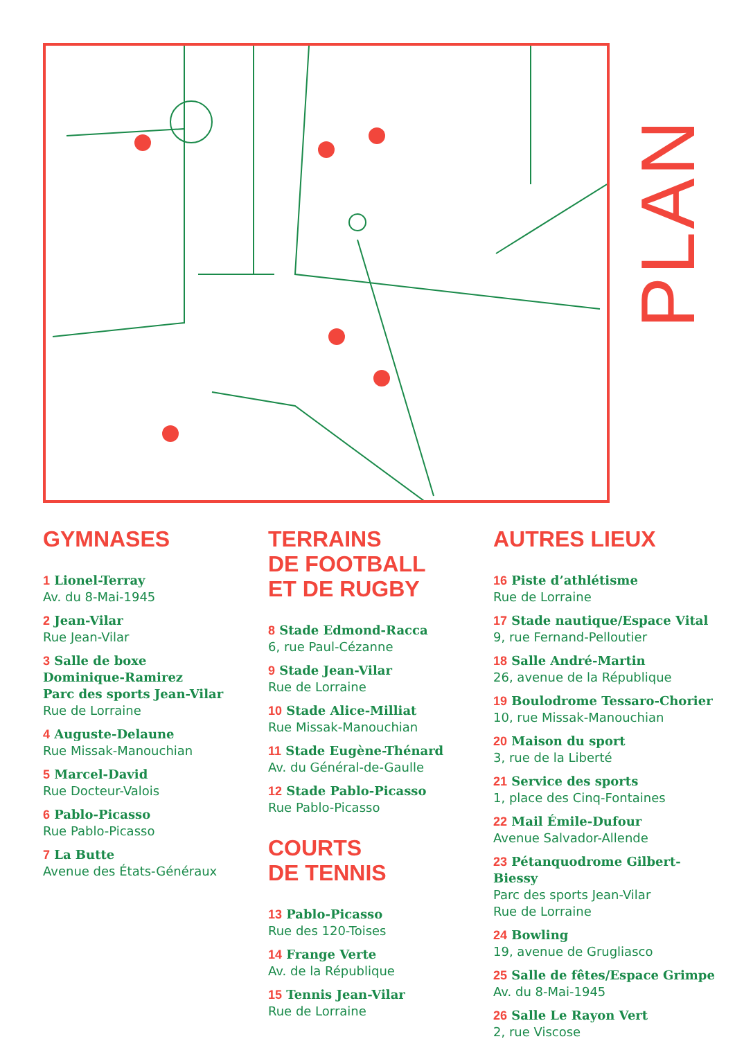PLAN
GYMNASES
1 Lionel-Terray
Av. du 8-Mai-1945
2 Jean-Vilar
Rue Jean-Vilar
3 Salle de boxe
Dominique-Ramirez
Parc des sports Jean-Vilar
Rue de Lorraine
4 Auguste-Delaune
Rue Missak-Manouchian
5 Marcel-David
Rue Docteur-Valois
6 Pablo-Picasso
Rue Pablo-Picasso
7 La Butte
Avenue des États-Généraux
TERRAINS
DE FOOTBALL
ET DE RUGBY
8 Stade Edmond-Racca
6, rue Paul-Cézanne
9 Stade Jean-Vilar
Rue de Lorraine
10 Stade Alice-Milliat
Rue Missak-Manouchian
11 Stade Eugène-Thénard
Av. du Général-de-Gaulle
12 Stade Pablo-Picasso
Rue Pablo-Picasso
COURTS
DE TENNIS
13 Pablo-Picasso
Rue des 120-Toises
14 Frange Verte
Av. de la République
15 Tennis Jean-Vilar
Rue de Lorraine
AUTRES LIEUX
16 Piste d’athlétisme
Rue de Lorraine
17 Stade nautique/Espace Vital
9, rue Fernand-Pelloutier
18 Salle André-Martin
26, avenue de la République
19 Boulodrome Tessaro-Chorier
10, rue Missak-Manouchian
20 Maison du sport
3, rue de la Liberté
21 Service des sports
1, place des Cinq-Fontaines
22 Mail Émile-Dufour
Avenue Salvador-Allende
23 Pétanquodrome Gilbert-Biessy
Parc des sports Jean-Vilar
Rue de Lorraine
24 Bowling
19, avenue de Grugliasco
25 Salle de fêtes/Espace Grimpe
Av. du 8-Mai-1945
26 Salle Le Rayon Vert
2, rue Viscose